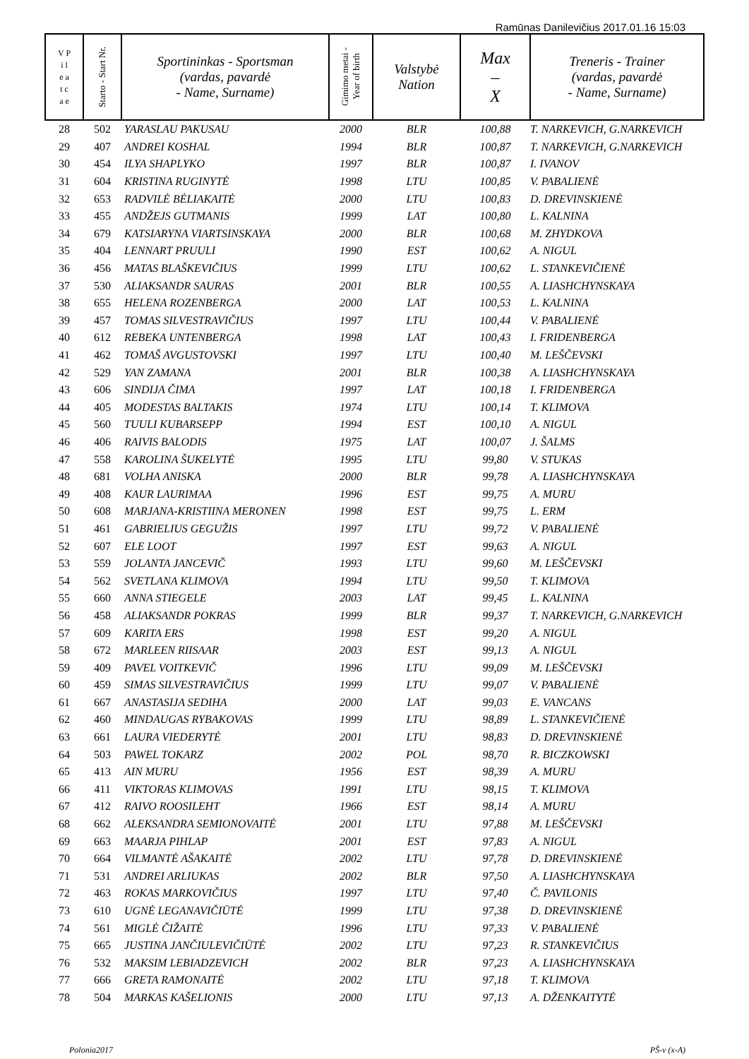Ramūnas Danilevičius 2017.01.16 15:03
| V P i l e a t c a e | Starto - Start Nr. | Sportininkas - Sportsman (vardas, pavardė - Name, Surname) | Gimimo metai - Year of birth | Valstybė Nation | Max – X | Treneris - Trainer (vardas, pavardė - Name, Surname) |
| --- | --- | --- | --- | --- | --- | --- |
| 28 | 502 | YARASLAU PAKUSAU | 2000 | BLR | 100,88 | T. NARKEVICH, G.NARKEVICH |
| 29 | 407 | ANDREI KOSHAL | 1994 | BLR | 100,87 | T. NARKEVICH, G.NARKEVICH |
| 30 | 454 | ILYA SHAPLYKO | 1997 | BLR | 100,87 | I. IVANOV |
| 31 | 604 | KRISTINA RUGINYTĖ | 1998 | LTU | 100,85 | V. PABALIENĖ |
| 32 | 653 | RADVILĖ BĖLIAKAITĖ | 2000 | LTU | 100,83 | D. DREVINSKIENĖ |
| 33 | 455 | ANDŽEJS GUTMANIS | 1999 | LAT | 100,80 | L. KALNINA |
| 34 | 679 | KATSIARYNA VIARTSINSKAYA | 2000 | BLR | 100,68 | M. ZHYDKOVA |
| 35 | 404 | LENNART PRUULI | 1990 | EST | 100,62 | A. NIGUL |
| 36 | 456 | MATAS BLAŠKEVIČIUS | 1999 | LTU | 100,62 | L. STANKEVIČIENĖ |
| 37 | 530 | ALIAKSANDR SAURAS | 2001 | BLR | 100,55 | A. LIASHCHYNSKAYA |
| 38 | 655 | HELENA ROZENBERGA | 2000 | LAT | 100,53 | L. KALNINA |
| 39 | 457 | TOMAS SILVESTRAVIČIUS | 1997 | LTU | 100,44 | V. PABALIENĖ |
| 40 | 612 | REBEKA UNTENBERGA | 1998 | LAT | 100,43 | I. FRIDENBERGA |
| 41 | 462 | TOMAŠ AVGUSTOVSKI | 1997 | LTU | 100,40 | M. LEŠČEVSKI |
| 42 | 529 | YAN ZAMANA | 2001 | BLR | 100,38 | A. LIASHCHYNSKAYA |
| 43 | 606 | SINDIJA ČIMA | 1997 | LAT | 100,18 | I. FRIDENBERGA |
| 44 | 405 | MODESTAS BALTAKIS | 1974 | LTU | 100,14 | T. KLIMOVA |
| 45 | 560 | TUULI KUBARSEPP | 1994 | EST | 100,10 | A. NIGUL |
| 46 | 406 | RAIVIS BALODIS | 1975 | LAT | 100,07 | J. ŠALMS |
| 47 | 558 | KAROLINA ŠUKELYTĖ | 1995 | LTU | 99,80 | V. STUKAS |
| 48 | 681 | VOLHA ANISKA | 2000 | BLR | 99,78 | A. LIASHCHYNSKAYA |
| 49 | 408 | KAUR LAURIMAA | 1996 | EST | 99,75 | A. MURU |
| 50 | 608 | MARJANA-KRISTIINA MERONEN | 1998 | EST | 99,75 | L. ERM |
| 51 | 461 | GABRIELIUS GEGUŽIS | 1997 | LTU | 99,72 | V. PABALIENĖ |
| 52 | 607 | ELE LOOT | 1997 | EST | 99,63 | A. NIGUL |
| 53 | 559 | JOLANTA JANCEVIČ | 1993 | LTU | 99,60 | M. LEŠČEVSKI |
| 54 | 562 | SVETLANA KLIMOVA | 1994 | LTU | 99,50 | T. KLIMOVA |
| 55 | 660 | ANNA STIEGELE | 2003 | LAT | 99,45 | L. KALNINA |
| 56 | 458 | ALIAKSANDR POKRAS | 1999 | BLR | 99,37 | T. NARKEVICH, G.NARKEVICH |
| 57 | 609 | KARITA ERS | 1998 | EST | 99,20 | A. NIGUL |
| 58 | 672 | MARLEEN RIISAAR | 2003 | EST | 99,13 | A. NIGUL |
| 59 | 409 | PAVEL VOITKEVIČ | 1996 | LTU | 99,09 | M. LEŠČEVSKI |
| 60 | 459 | SIMAS SILVESTRAVIČIUS | 1999 | LTU | 99,07 | V. PABALIENĖ |
| 61 | 667 | ANASTASIJA SEDIHA | 2000 | LAT | 99,03 | E. VANCANS |
| 62 | 460 | MINDAUGAS RYBAKOVAS | 1999 | LTU | 98,89 | L. STANKEVIČIENĖ |
| 63 | 661 | LAURA VIEDERYTĖ | 2001 | LTU | 98,83 | D. DREVINSKIENĖ |
| 64 | 503 | PAWEL TOKARZ | 2002 | POL | 98,70 | R. BICZKOWSKI |
| 65 | 413 | AIN MURU | 1956 | EST | 98,39 | A. MURU |
| 66 | 411 | VIKTORAS KLIMOVAS | 1991 | LTU | 98,15 | T. KLIMOVA |
| 67 | 412 | RAIVO ROOSILEHT | 1966 | EST | 98,14 | A. MURU |
| 68 | 662 | ALEKSANDRA SEMIONOVAITĖ | 2001 | LTU | 97,88 | M. LEŠČEVSKI |
| 69 | 663 | MAARJA PIHLAP | 2001 | EST | 97,83 | A. NIGUL |
| 70 | 664 | VILMANTĖ AŠAKAITĖ | 2002 | LTU | 97,78 | D. DREVINSKIENĖ |
| 71 | 531 | ANDREI ARLIUKAS | 2002 | BLR | 97,50 | A. LIASHCHYNSKAYA |
| 72 | 463 | ROKAS MARKOVIČIUS | 1997 | LTU | 97,40 | Č. PAVILONIS |
| 73 | 610 | UGNĖ LEGANAVIČIŪTĖ | 1999 | LTU | 97,38 | D. DREVINSKIENĖ |
| 74 | 561 | MIGLĖ ČIŽAITĖ | 1996 | LTU | 97,33 | V. PABALIENĖ |
| 75 | 665 | JUSTINA JANČIULEVIČIŪTĖ | 2002 | LTU | 97,23 | R. STANKEVIČIUS |
| 76 | 532 | MAKSIM LEBIADZEVICH | 2002 | BLR | 97,23 | A. LIASHCHYNSKAYA |
| 77 | 666 | GRETA RAMONAITĖ | 2002 | LTU | 97,18 | T. KLIMOVA |
| 78 | 504 | MARKAS KAŠELIONIS | 2000 | LTU | 97,13 | A. DŽENKAITYTĖ |
Polonia2017 PŠ-v (x-A)